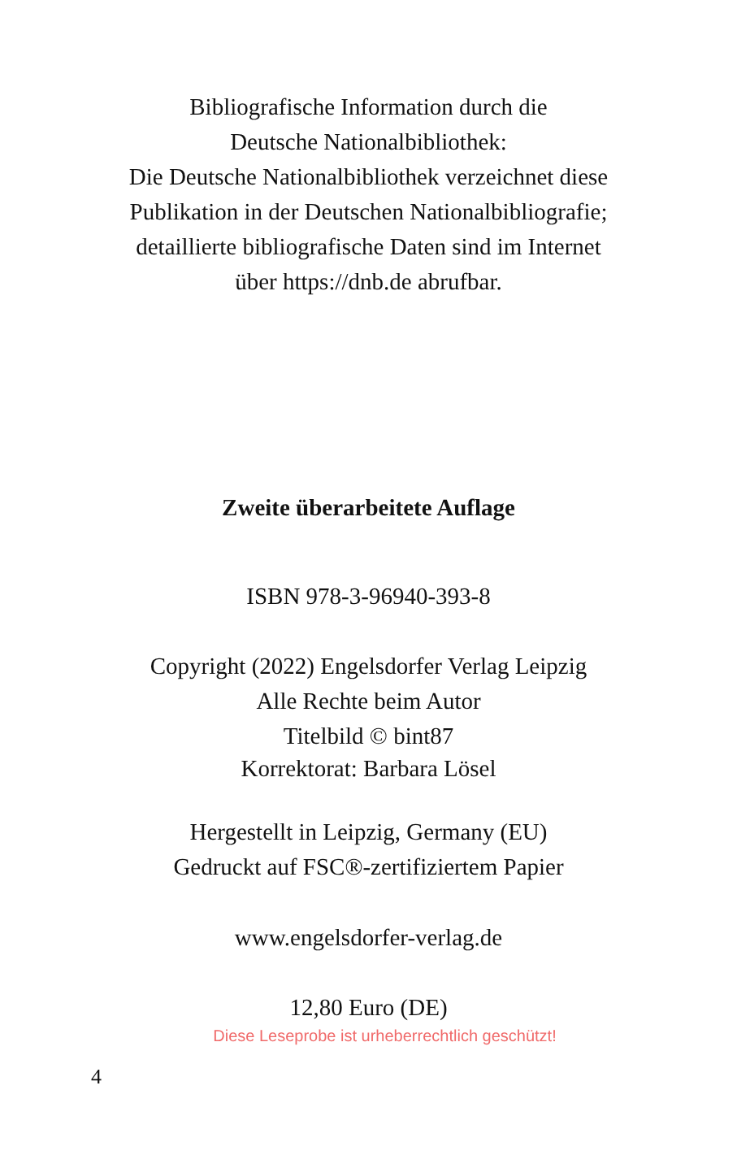Bibliografische Information durch die
Deutsche Nationalbibliothek:
Die Deutsche Nationalbibliothek verzeichnet diese
Publikation in der Deutschen Nationalbibliografie;
detaillierte bibliografische Daten sind im Internet
über https://dnb.de abrufbar.
Zweite überarbeitete Auflage
ISBN 978-3-96940-393-8
Copyright (2022) Engelsdorfer Verlag Leipzig
Alle Rechte beim Autor
Titelbild © bint87
Korrektorat: Barbara Lösel
Hergestellt in Leipzig, Germany (EU)
Gedruckt auf FSC®-zertifiziertem Papier
www.engelsdorfer-verlag.de
12,80 Euro (DE)
Diese Leseprobe ist urheberrechtlich geschützt!
4